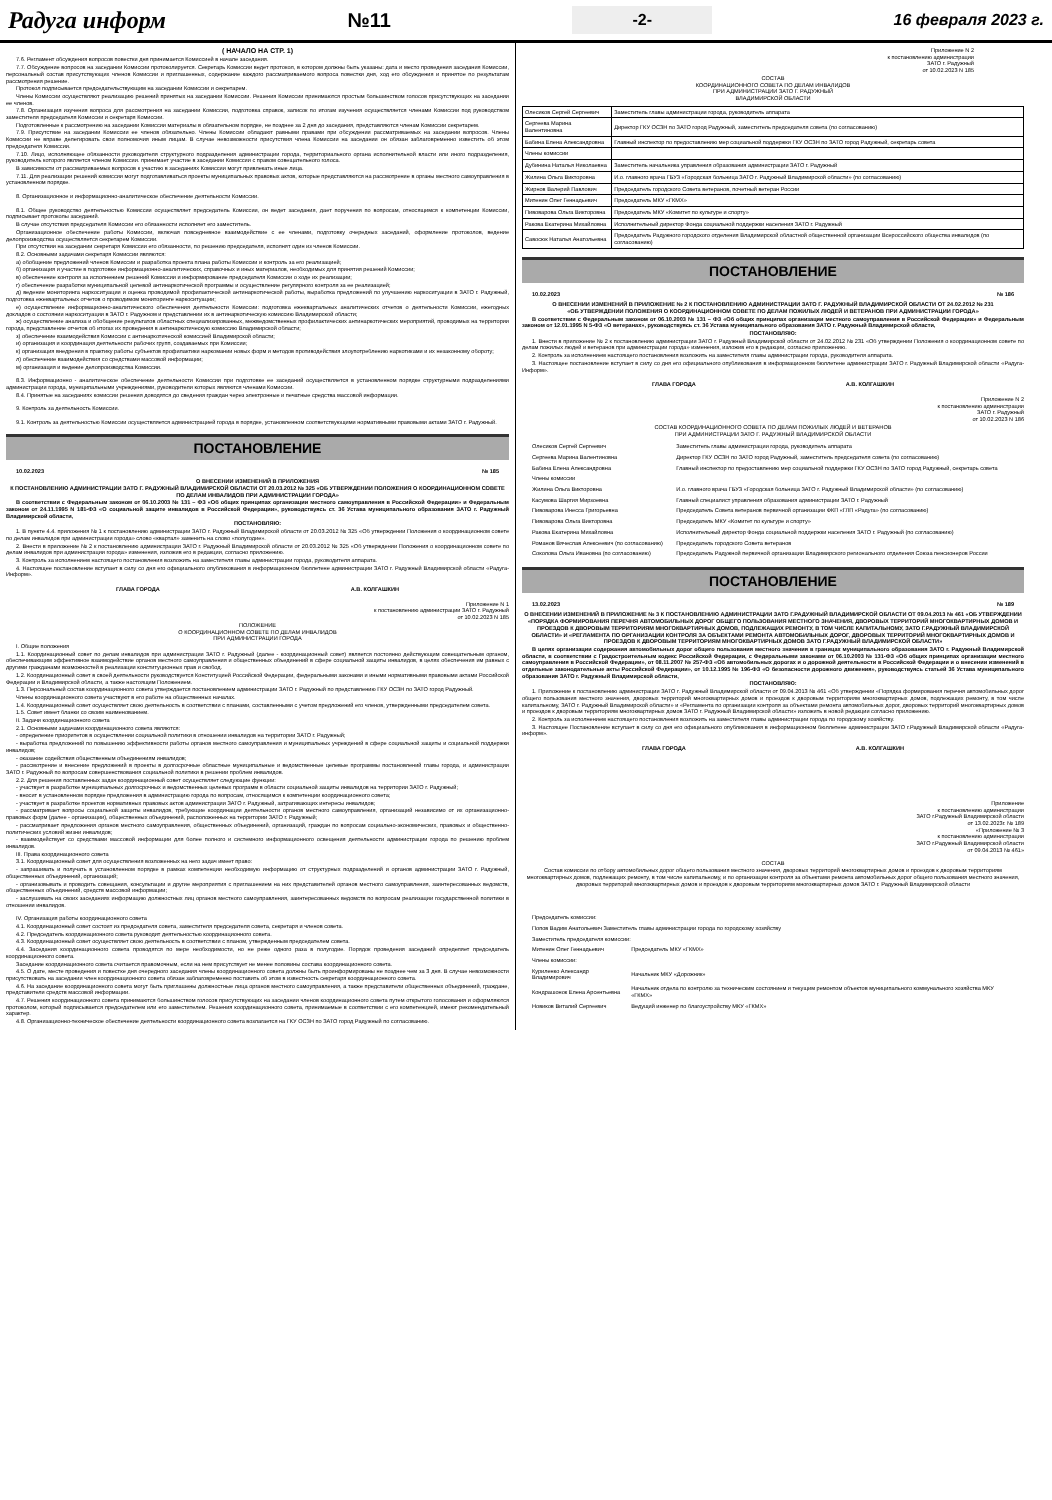Радуга информ №11 -2- 16 февраля 2023 г.
( НАЧАЛО НА СТР. 1)
7.6. Регламент обсуждения вопросов повестки дня принимается Комиссией в начале заседания.
7.7. Обсуждение вопросов на заседании Комиссии протоколируется. Секретарь Комиссии ведет протокол, в котором должны быть указаны: дата и место проведения заседания Комиссии, персональный состав присутствующих членов Комиссии и приглашенных, содержание каждого рассматриваемого вопроса повестки дня, ход его обсуждения и принятое по результатам рассмотрения решение.
Протокол подписывается председательствующим на заседании Комиссии и секретарем.
Члены Комиссии осуществляют реализацию решений принятых на заседании Комиссии. Решения Комиссии принимаются простым большинством голосов присутствующих на заседании ее членов.
7.8. Организация изучения вопроса для рассмотрения на заседании Комиссии, подготовка справок, записок по итогам изучения осуществляется членами Комиссии под руководством заместителя председателя Комиссии и секретаря Комиссии.
Подготовленные к рассмотрению на заседании Комиссии материалы в обязательном порядке, не позднее за 2 дня до заседания, представляются членам Комиссии секретарем.
7.9. Присутствие на заседании Комиссии ее членов обязательно. Члены Комиссии обладают равными правами при обсуждении рассматриваемых на заседании вопросов. Члены Комиссии не вправе делегировать свои полномочия иным лицам. В случае невозможности присутствия члена Комиссии на заседании он обязан заблаговременно известить об этом председателя Комиссии.
7.10. Лицо, исполняющее обязанности руководителя структурного подразделения администрации города, территориального органа исполнительной власти или иного подразделения, руководитель которого является членом Комиссии. принимает участие в заседании Комиссии с правом совещательного голоса.
В зависимости от рассматриваемых вопросов к участию в заседаниях Комиссии могут привлекать иные лица.
7.11. Для реализации решений комиссии могут подготавливаться проекты муниципальных правовых актов, которые представляются на рассмотрение в органы местного самоуправления в установленном порядке.
8. Организационное и информационно-аналитическое обеспечение деятельности Комиссии.
8.1. Общее руководство деятельностью Комиссии осуществляет председатель Комиссии, он ведет заседания, дает поручения по вопросам, относящимся к компетенции Комиссии, подписывает протоколы заседаний.
В случае отсутствия председателя Комиссии его обязанности исполняет его заместитель.
Организационное обеспечение работы Комиссии, включая повседневное взаимодействие с ее членами, подготовку очередных заседаний, оформление протоколов, ведение делопроизводства осуществляется секретарем Комиссии.
При отсутствии на заседании секретаря Комиссии его обязанности, по решению председателя, исполнят один из членов Комиссии.
8.2. Основными задачами секретаря Комиссии являются:
а) обобщение предложений членов Комиссии и разработка проекта плана работы Комиссии и контроль за его реализацией;
б) организация и участие в подготовке информационно-аналитических, справочных и иных материалов, необходимых для принятия решений Комиссии;
в) обеспечение контроля за исполнением решений Комиссии и информирование председателя Комиссии о ходе их реализации;
г) обеспечение разработки муниципальной целевой антинаркотической программы и осуществление регулярного контроля за ее реализацией;
д) ведение мониторинга наркоситуации и оценка проводимой профилактической антинаркотической работы, выработка предложений по улучшению наркоситуации в ЗАТО г. Радужный, подготовка ежеквартальных отчетов о проводимом мониторинге наркоситуации;
е) осуществление информационно-аналитического обеспечения деятельности Комиссии: подготовка ежеквартальных аналитических отчетов о деятельности Комиссии, ежегодных докладов о состоянии наркоситуации в ЗАТО г. Радужном и представлении их в антинаркотическую комиссию Владимирской области;
ж) осуществление анализа и обобщение результатов областных специализированных, межведомственных профилактических антинаркотических мероприятий, проводимых на территории города, представление отчетов об итогах их проведения в антинаркотическую комиссию Владимирской области;
з) обеспечение взаимодействия Комиссии с антинаркотической комиссией Владимирской области;
и) организация и координация деятельности рабочих групп, создаваемых при Комиссии;
к) организация внедрения в практику работы субъектов профилактики наркомании новых форм и методов противодействия злоупотреблению наркотиками и их незаконному обороту;
л) обеспечение взаимодействия со средствами массовой информации;
м) организация и ведение делопроизводства Комиссии.
8.3. Информационно - аналитическое обеспечение деятельности Комиссии при подготовке ее заседаний осуществляется в установленном порядке структурными подразделениями администрации города, муниципальными учреждениями, руководители которых являются членами Комиссии.
8.4. Принятые на заседаниях комиссии решения доводятся до сведения граждан через электронные и печатные средства массовой информации.
9. Контроль за деятельность Комиссии.
9.1. Контроль за деятельностью Комиссии осуществляется администрацией города в порядке, установленном соответствующими нормативными правовыми актами ЗАТО г. Радужный.
ПОСТАНОВЛЕНИЕ
10.02.2023 № 185
О ВНЕСЕНИИ ИЗМЕНЕНИЙ В ПРИЛОЖЕНИЯ
К ПОСТАНОВЛЕНИЮ АДМИНИСТРАЦИИ ЗАТО Г. РАДУЖНЫЙ ВЛАДИМИРСКОЙ ОБЛАСТИ ОТ 20.03.2012 № 325 «ОБ УТВЕРЖДЕНИИ ПОЛОЖЕНИЯ О КООРДИНАЦИОННОМ СОВЕТЕ ПО ДЕЛАМ ИНВАЛИДОВ ПРИ АДМИНИСТРАЦИИ ГОРОДА»
В соответствии с Федеральным законом от 06.10.2003 № 131 – ФЗ «Об общих принципах организации местного самоуправления в Российской Федерации» и Федеральным законом от 24.11.1995 N 181-ФЗ «О социальной защите инвалидов в Российской Федерации», руководствуясь ст. 36 Устава муниципального образования ЗАТО г. Радужный Владимирской области,
ПОСТАНОВЛЯЮ:
1. В пункте 4.4. приложения № 1 к постановлению администрации ЗАТО г. Радужный Владимирской области от 20.03.2012 № 325 «Об утверждении Положения о координационном совете по делам инвалидов при администрации города» слово «квартал» заменить на слово «полугодие».
2. Внести в приложение № 2 к постановлению администрации ЗАТО г. Радужный Владимирской области от 20.03.2012 № 325 «Об утверждении Положения о координационном совете по делам инвалидов при администрации города» изменения, изложив его в редакции, согласно приложению.
3. Контроль за исполнением настоящего постановления возложить на заместителя главы администрации города, руководителя аппарата.
4. Настоящее постановление вступает в силу со дня его официального опубликования в информационном бюллетене администрации ЗАТО г. Радужный Владимирской области «Радуга-Информ».
ГЛАВА ГОРОДА А.В. КОЛГАШКИН
Приложение N 1
к постановлению администрации ЗАТО г. Радужный
от 10.02.2023 N 185
ПОЛОЖЕНИЕ
О КООРДИНАЦИОННОМ СОВЕТЕ ПО ДЕЛАМ ИНВАЛИДОВ
ПРИ АДМИНИСТРАЦИИ ГОРОДА
I. Общие положения
1.1. Координационный совет по делам инвалидов при администрации ЗАТО г. Радужный (далее - координационный совет) является постоянно действующим совещательным органом, обеспечивающим эффективное взаимодействие органов местного самоуправления и общественных объединений в сфере социальной защиты инвалидов, в целях обеспечения им равных с другими гражданами возможностей в реализации конституционных прав и свобод.
1.2. Координационный совет в своей деятельности руководствуется Конституцией Российской Федерации, федеральными законами и иными нормативными правовыми актами Российской Федерации и Владимирской области, а также настоящим Положением.
1.3. Персональный состав координационного совета утверждается постановлением администрации ЗАТО г. Радужный по представлению ГКУ ОСЗН по ЗАТО город Радужный.
Члены координационного совета участвуют в его работе на общественных началах.
1.4. Координационный совет осуществляет свою деятельность в соответствии с планами, составленными с учетом предложений его членов, утвержденными председателем совета.
1.5. Совет имеет бланки со своим наименованием.
II. Задачи координационного совета
2.1. Основными задачами координационного совета являются:
- определение приоритетов в осуществлении социальной политики в отношении инвалидов на территории ЗАТО г. Радужный;
- выработка предложений по повышению эффективности работы органов местного самоуправления и муниципальных учреждений в сфере социальной защиты и социальной поддержки инвалидов;
- оказание содействия общественным объединениям инвалидов;
- рассмотрение и внесение предложений в проекты в долгосрочные областные муниципальные и ведомственные целевые программы постановлений главы города, и администрации ЗАТО г. Радужный по вопросам совершенствования социальной политики в решении проблем инвалидов.
2.2. Для решения поставленных задач координационный совет осуществляет следующие функции:
- участвует в разработке муниципальных долгосрочных и ведомственных целевых программ в области социальной защиты инвалидов на территории ЗАТО г. Радужный;
- вносит в установленном порядке предложения в администрацию города по вопросам, относящимся к компетенции координационного совета;
- участвует в разработке проектов нормативных правовых актов администрации ЗАТО г. Радужный, затрагивающих интересы инвалидов;
- рассматривает вопросы социальной защиты инвалидов, требующие координации деятельности органов местного самоуправления, организаций независимо от их организационно-правовых форм (далее - организации), общественных объединений, расположенных на территории ЗАТО г. Радужный;
- рассматривает предложения органов местного самоуправления, общественных объединений, организаций, граждан по вопросам социально-экономических, правовых и общественно-политических условий жизни инвалидов;
- взаимодействует со средствами массовой информации для более полного и системного информационного освещения деятельности администрации города по решению проблем инвалидов.
III. Права координационного совета
3.1. Координационный совет для осуществления возложенных на него задач имеет право:
- запрашивать и получать в установленном порядке в рамках компетенции необходимую информацию от структурных подразделений и органов администрации ЗАТО г. Радужный, общественных объединений, организаций;
- организовывать и проводить совещания, консультации и другие мероприятия с приглашением на них представителей органов местного самоуправления, заинтересованных ведомств, общественных объединений, средств массовой информации;
- заслушивать на своих заседаниях информацию должностных лиц органов местного самоуправления, заинтересованных ведомств по вопросам реализации государственной политики в отношении инвалидов.
IV. Организация работы координационного совета
4.1. Координационный совет состоит из председателя совета, заместителя председателя совета, секретаря и членов совета.
4.2. Председатель координационного совета руководит деятельностью координационного совета.
4.3. Координационный совет осуществляет свою деятельность в соответствии с планом, утвержденным председателем совета.
4.4. Заседания координационного совета проводятся по мере необходимости, но не реже одного раза в полугодие. Порядок проведения заседаний определяет председатель координационного совета.
Заседание координационного совета считается правомочным, если на нем присутствует не менее половины состава координационного совета.
4.5. О дате, месте проведения и повестке дня очередного заседания члены координационного совета должны быть проинформированы не позднее чем за 3 дня. В случае невозможности присутствовать на заседании член координационного совета обязан заблаговременно поставить об этом в известность секретаря координационного совета.
4.6. На заседание координационного совета могут быть приглашены должностные лица органов местного самоуправления, а также представители общественных объединений, граждане, представители средств массовой информации.
4.7. Решения координационного совета принимаются большинством голосов присутствующих на заседании членов координационного совета путем открытого голосования и оформляются протоколом, который подписывается председателем или его заместителем. Решения координационного совета, принимаемые в соответствии с его компетенцией, имеют рекомендательный характер.
4.8. Организационно-техническое обеспечение деятельности координационного совета возлагается на ГКУ ОСЗН по ЗАТО город Радужный по согласованию.
Приложение N 2
к постановлению администрации
ЗАТО г. Радужный
от 10.02.2023 N 185
СОСТАВ
КООРДИНАЦИОННОГО СОВЕТА ПО ДЕЛАМ ИНВАЛИДОВ
ПРИ АДМИНИСТРАЦИИ ЗАТО Г. РАДУЖНЫЙ
ВЛАДИМИРСКОЙ ОБЛАСТИ
| Олесиков Сергей Сергеевич | Заместитель главы администрации города, руководитель аппарата |
| Сергеева Марина Валентиновна | Директор ГКУ ОСЗН по ЗАТО город Радужный, заместитель председателя совета (по согласованию) |
| Бабина Елена Александровна | Главный инспектор по предоставлению мер социальной поддержки ГКУ ОСЗН по ЗАТО город Радужный, секретарь совета |
| Члены комиссии | |
| Дубинина Наталья Николаевна | Заместитель начальника управления образования администрации ЗАТО г. Радужный |
| Жилина Ольга Викторовна | И.о. главного врача ГБУЗ «Городская больница ЗАТО г. Радужный Владимирской области» (по согласованию) |
| Жирнов Валерий Павлович | Председатель городского Совета ветеранов, почетный ветеран России |
| Митенин Олег Геннадьевич | Председатель МКУ «ГКМХ» |
| Пивоварова Ольга Викторовна | Председатель МКУ «Комитет по культуре и спорту» |
| Ракова Екатерина Михайловна | Исполнительный директор Фонда социальной поддержки населения ЗАТО г. Радужный |
| Савосюк Наталья Анатольевна | Председатель Радужного городского отделения Владимирской областной общественной организации Всероссийского общества инвалидов (по согласованию) |
ПОСТАНОВЛЕНИЕ
10.02.2023 № 186
О ВНЕСЕНИИ ИЗМЕНЕНИЙ В ПРИЛОЖЕНИЕ № 2 К ПОСТАНОВЛЕНИЮ АДМИНИСТРАЦИИ ЗАТО Г. РАДУЖНЫЙ ВЛАДИМИРСКОЙ ОБЛАСТИ ОТ 24.02.2012 № 231
«ОБ УТВЕРЖДЕНИИ ПОЛОЖЕНИЯ О КООРДИНАЦИОННОМ СОВЕТЕ ПО ДЕЛАМ ПОЖИЛЫХ ЛЮДЕЙ И ВЕТЕРАНОВ ПРИ АДМИНИСТРАЦИИ ГОРОДА»
В соответствии с Федеральным законом от 06.10.2003 № 131 – ФЗ «Об общих принципах организации местного самоуправления в Российской Федерации» и Федеральным законом от 12.01.1995 N 5-ФЗ «О ветеранах», руководствуясь ст. 36 Устава муниципального образования ЗАТО г. Радужный Владимирской области,
ПОСТАНОВЛЯЮ:
1. Внести в приложение № 2 к постановлению администрации ЗАТО г. Радужный Владимирской области от 24.02.2012 № 231 «Об утверждении Положения о координационном совете по делам пожилых людей и ветеранов при администрации города» изменения, изложив его в редакции, согласно приложению.
2. Контроль за исполнением настоящего постановления возложить на заместителя главы администрации города, руководителя аппарата.
3. Настоящее постановление вступает в силу со дня его официального опубликования в информационном бюллетене администрации ЗАТО г. Радужный Владимирской области «Радуга-Информ».
ГЛАВА ГОРОДА А.В. КОЛГАШКИН
Приложение N 2
к постановлению администрации
ЗАТО г. Радужный
от 10.02.2023 N 186
СОСТАВ КООРДИНАЦИОННОГО СОВЕТА ПО ДЕЛАМ ПОЖИЛЫХ ЛЮДЕЙ И ВЕТЕРАНОВ
ПРИ АДМИНИСТРАЦИИ ЗАТО Г. РАДУЖНЫЙ ВЛАДИМИРСКОЙ ОБЛАСТИ
| Олесиков Сергей Сергеевич | Заместитель главы администрации города, руководитель аппарата |
| Сергеева Марина Валентиновна | Директор ГКУ ОСЗН по ЗАТО город Радужный, заместитель председателя совета (по согласованию) |
| Бабина Елена Александровна | Главный инспектор по предоставлению мер социальной поддержки ГКУ ОСЗН по ЗАТО город Радужный, секретарь совета |
| Члены комиссии | |
| Жилина Ольга Викторовна | И.о. главного врача ГБУЗ «Городская больница ЗАТО г. Радужный Владимирской области» (по согласованию) |
| Касумова Шаргия Мирзоевна | Главный специалист управления образования администрации ЗАТО г. Радужный |
| Пивоварова Инесса Григорьевна | Председатель Совета ветеранов первичной организации ФКП «ГЛП «Радуга» (по согласованию) |
| Пивоварова Ольга Викторовна | Председатель МКУ «Комитет по культуре и спорту» |
| Ракова Екатерина Михайловна | Исполнительный директор Фонда социальной поддержки населения ЗАТО г. Радужный (по согласованию) |
| Романов Вячеслав Алексеевич (по согласованию) | Председатель городского Совета ветеранов |
| Соколова Ольга Ивановна (по согласованию) | Председатель Радужной первичной организации Владимирского регионального отделения Союза пенсионеров России |
ПОСТАНОВЛЕНИЕ
13.02.2023 № 189
О ВНЕСЕНИИ ИЗМЕНЕНИЙ В ПРИЛОЖЕНИЕ № 3 К ПОСТАНОВЛЕНИЮ АДМИНИСТРАЦИИ ЗАТО Г.РАДУЖНЫЙ ВЛАДИМИРСКОЙ ОБЛАСТИ ОТ 09.04.2013 № 461 «ОБ УТВЕРЖДЕНИИ «ПОРЯДКА ФОРМИРОВАНИЯ ПЕРЕЧНЯ АВТОМОБИЛЬНЫХ ДОРОГ ОБЩЕГО ПОЛЬЗОВАНИЯ МЕСТНОГО ЗНАЧЕНИЯ, ДВОРОВЫХ ТЕРРИТОРИЙ МНОГОКВАРТИРНЫХ ДОМОВ И ПРОЕЗДОВ К ДВОРОВЫМ ТЕРРИТОРИЯМ МНОГОКВАРТИРНЫХ ДОМОВ, ПОДЛЕЖАЩИХ РЕМОНТУ, В ТОМ ЧИСЛЕ КАПИТАЛЬНОМУ, ЗАТО Г.РАДУЖНЫЙ ВЛАДИМИРСКОЙ ОБЛАСТИ» И «РЕГЛАМЕНТА ПО ОРГАНИЗАЦИИ КОНТРОЛЯ ЗА ОБЪЕКТАМИ РЕМОНТА АВТОМОБИЛЬНЫХ ДОРОГ, ДВОРОВЫХ ТЕРРИТОРИЙ МНОГОКВАРТИРНЫХ ДОМОВ И ПРОЕЗДОВ К ДВОРОВЫМ ТЕРРИТОРИЯМ МНОГОКВАРТИРНЫХ ДОМОВ ЗАТО Г.РАДУЖНЫЙ ВЛАДИМИРСКОЙ ОБЛАСТИ»
В целях организации содержания автомобильных дорог общего пользования местного значения в границах муниципального образования ЗАТО г. Радужный Владимирской области, в соответствии с Градостроительным кодекс Российской Федерации, с Федеральными законами от 06.10.2003 № 131-ФЗ «Об общих принципах организации местного самоуправления в Российской Федерации», от 08.11.2007 № 257-ФЗ «Об автомобильных дорогах и о дорожной деятельности в Российской Федерации и о внесении изменений в отдельные законодательные акты Российской Федерации», от 10.12.1995 № 196-ФЗ «О безопасности дорожного движения», руководствуясь статьей 36 Устава муниципального образования ЗАТО г. Радужный Владимирской области,
ПОСТАНОВЛЯЮ:
1. Приложение к постановлению администрации ЗАТО г. Радужный Владимирской области от 09.04.2013 № 461 «Об утверждении «Порядка формирования перечня автомобильных дорог общего пользования местного значения, дворовых территорий многоквартирных домов и проездов к дворовым территориям многоквартирных домов, подлежащих ремонту, в том числе капитальному, ЗАТО г. Радужный Владимирской области» и «Регламента по организации контроля за объектами ремонта автомобильных дорог, дворовых территорий многоквартирных домов и проездов к дворовым территориям многоквартирных домов ЗАТО г. Радужный Владимирской области» изложить в новой редакции согласно приложению.
2. Контроль за исполнением настоящего постановления возложить на заместителя главы администрации города по городскому хозяйству.
3. Настоящее Постановление вступает в силу со дня его официального опубликования в информационном бюллетене администрации ЗАТО г.Радужный Владимирской области «Радуга-информ».
ГЛАВА ГОРОДА А.В. КОЛГАШКИН
Приложение
к постановлению администрации
ЗАТО г.Радужный Владимирской области
от 13.02.2023г. № 189
«Приложение № 3
к постановлению администрации
ЗАТО г.Радужный Владимирской области
от 09.04.2013 № 461»
СОСТАВ
Состав комиссии по отбору автомобильных дорог общего пользования местного значения, дворовых территорий многоквартирных домов и проездов к дворовым территориям многоквартирных домов, подлежащих ремонту, в том числе капитальному, и по организации контроля за объектами ремонта автомобильных дорог общего пользования местного значения, дворовых территорий многоквартирных домов и проездов к дворовым территориям многоквартирных домов ЗАТО г. Радужный Владимирской области
| Председатель комиссии: | |
| Попов Вадим Анатольевич Заместитель главы администрации города по городскому хозяйству | |
| Заместитель председателя комиссии: | |
| Митенин Олег Геннадьевич | Председатель МКУ «ГКМХ» |
| Члены комиссии: | |
| Куриленко Александр Владимирович | Начальник МКУ «Дорожник» |
| Кондрашонок Елена Арсентьевна | Начальник отдела по контролю за техническим состоянием и текущим ремонтом объектов муниципального коммунального хозяйства МКУ «ГКМХ» |
| Новиков Виталий Сергеевич | Ведущий инженер по благоустройству МКУ «ГКМХ» |